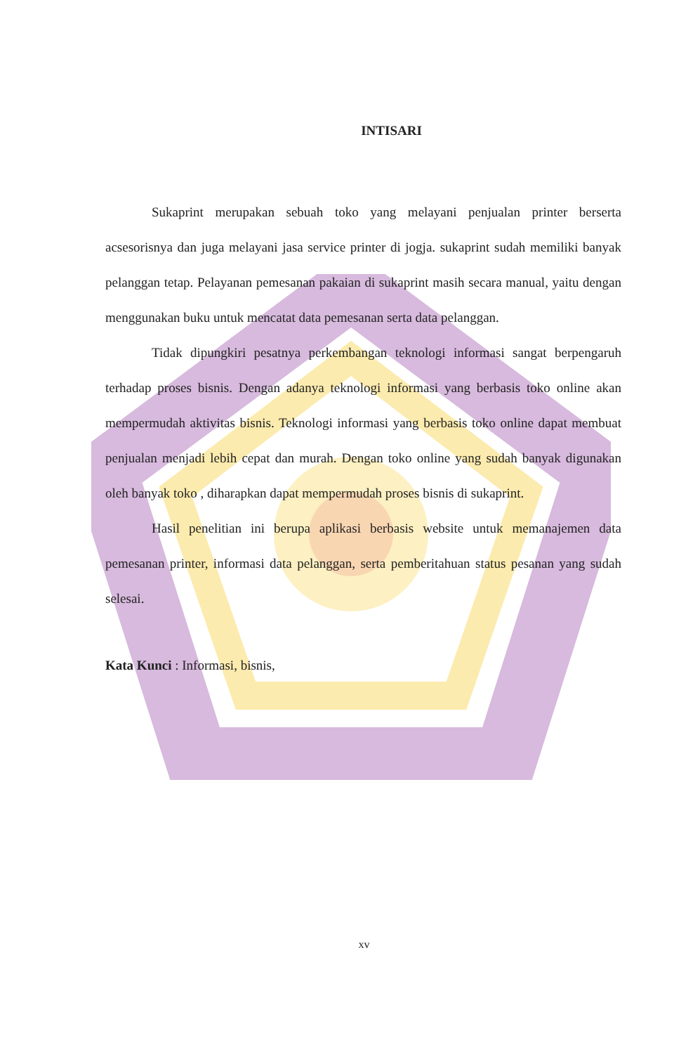INTISARI
Sukaprint merupakan sebuah toko yang melayani penjualan printer berserta acsesorisnya dan juga melayani jasa service printer di jogja. sukaprint sudah memiliki banyak pelanggan tetap. Pelayanan pemesanan pakaian di sukaprint masih secara manual, yaitu dengan menggunakan buku untuk mencatat data pemesanan serta data pelanggan.
Tidak dipungkiri pesatnya perkembangan teknologi informasi sangat berpengaruh terhadap proses bisnis. Dengan adanya teknologi informasi yang berbasis toko online akan mempermudah aktivitas bisnis. Teknologi informasi yang berbasis toko online dapat membuat penjualan menjadi lebih cepat dan murah. Dengan toko online yang sudah banyak digunakan oleh banyak toko , diharapkan dapat mempermudah proses bisnis di sukaprint.
Hasil penelitian ini berupa aplikasi berbasis website untuk memanajemen data pemesanan printer, informasi data pelanggan, serta pemberitahuan status pesanan yang sudah selesai.
Kata Kunci : Informasi, bisnis,
xv